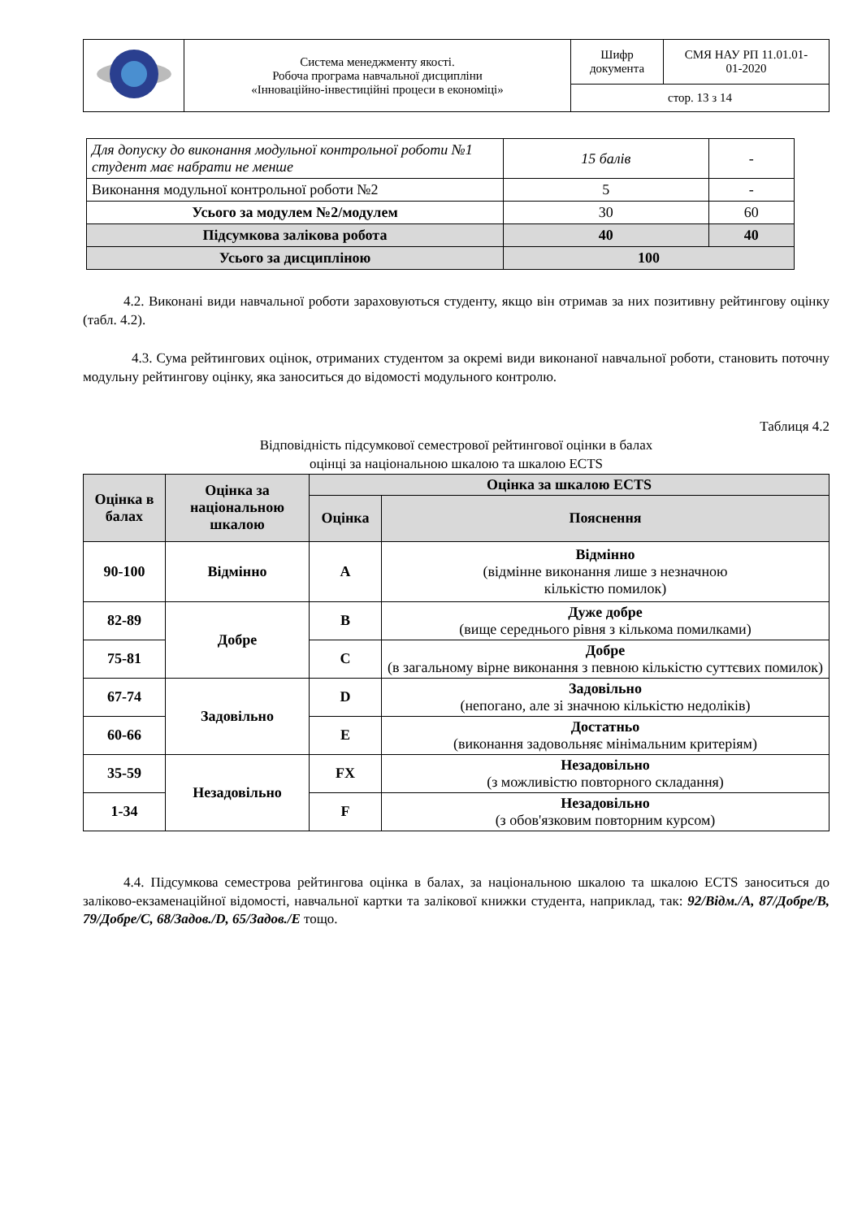| | Система менеджменту якості. Робоча програма навчальної дисципліни «Інноваційно-інвестиційні процеси в економіці» | Шифр документа | СМЯ НАУ РП 11.01.01- 01-2020 |
| | | стор. 13 з 14 | |
| Для допуску до виконання модульної контрольної роботи №1 студент має набрати не менше | 15 балів | - |
| Виконання модульної контрольної роботи №2 | 5 | - |
| Усього за модулем №2/модулем | 30 | 60 |
| Підсумкова залікова робота | 40 | 40 |
| Усього за дисципліною | 100 | |
4.2. Виконані види навчальної роботи зараховуються студенту, якщо він отримав за них позитивну рейтингову оцінку (табл. 4.2).
4.3. Сума рейтингових оцінок, отриманих студентом за окремі види виконаної навчальної роботи, становить поточну модульну рейтингову оцінку, яка заноситься до відомості модульного контролю.
Таблиця 4.2
Відповідність підсумкової семестрової рейтингової оцінки в балах
оцінці за національною шкалою та шкалою ECTS
| Оцінка в балах | Оцінка за національною шкалою | Оцінка за шкалою ECTS | |
| --- | --- | --- | --- |
| | | Оцінка | Пояснення |
| 90-100 | Відмінно | A | Відмінно (відмінне виконання лише з незначною кількістю помилок) |
| 82-89 | Добре | B | Дуже добре (вище середнього рівня з кількома помилками) |
| 75-81 | | C | Добре (в загальному вірне виконання з певною кількістю суттєвих помилок) |
| 67-74 | Задовільно | D | Задовільно (непогано, але зі значною кількістю недоліків) |
| 60-66 | | E | Достатньо (виконання задовольняє мінімальним критеріям) |
| 35-59 | Незадовільно | FX | Незадовільно (з можливістю повторного складання) |
| 1-34 | | F | Незадовільно (з обов'язковим повторним курсом) |
4.4. Підсумкова семестрова рейтингова оцінка в балах, за національною шкалою та шкалою ECTS заноситься до заліково-екзаменаційної відомості, навчальної картки та залікової книжки студента, наприклад, так: 92/Відм./А, 87/Добре/В, 79/Добре/С, 68/Задов./D, 65/Задов./Е тощо.